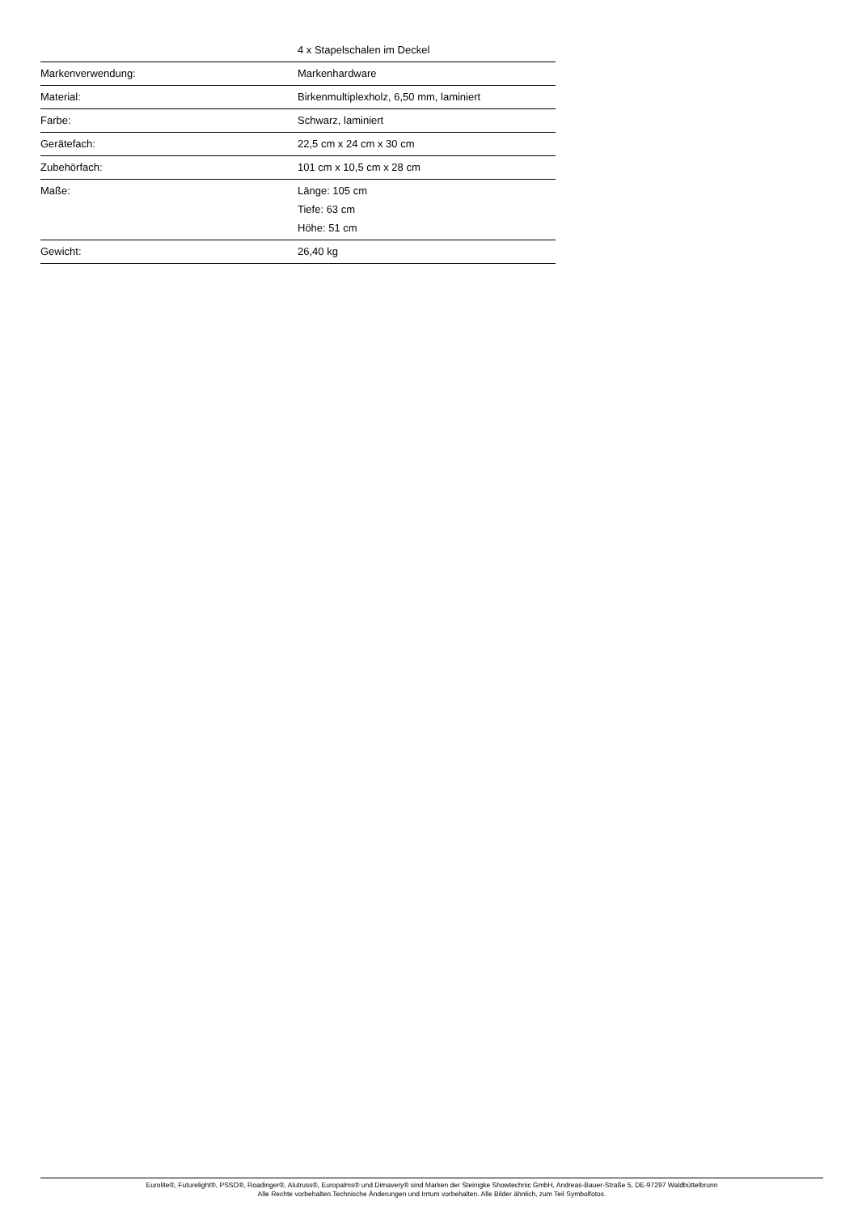| | 4 x Stapelschalen im Deckel |
| Markenverwendung: | Markenhardware |
| Material: | Birkenmultiplexholz, 6,50 mm, laminiert |
| Farbe: | Schwarz, laminiert |
| Gerätefach: | 22,5 cm x 24 cm x 30 cm |
| Zubehörfach: | 101 cm x 10,5 cm x 28 cm |
| Maße: | Länge: 105 cm Tiefe: 63 cm Höhe: 51 cm |
| Gewicht: | 26,40 kg |
Eurolite®, Futurelight®, PSSO®, Roadinger®, Alutruss®, Europalms® und Dimavery® sind Marken der Steinigke Showtechnic GmbH, Andreas-Bauer-Straße 5, DE-97297 Waldbüttelbrunn
Alle Rechte vorbehalten.Technische Änderungen und Irrtum vorbehalten. Alle Bilder ähnlich, zum Teil Symbolfotos.